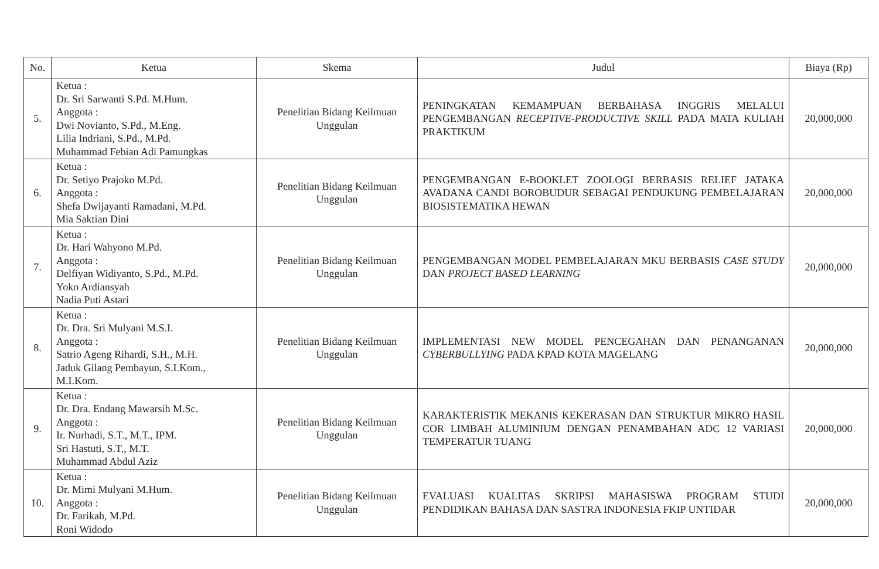| No. | Ketua | Skema | Judul | Biaya (Rp) |
| --- | --- | --- | --- | --- |
| 5. | Ketua : Dr. Sri Sarwanti S.Pd. M.Hum. Anggota : Dwi Novianto, S.Pd., M.Eng. Lilia Indriani, S.Pd., M.Pd. Muhammad Febian Adi Pamungkas | Penelitian Bidang Keilmuan Unggulan | PENINGKATAN KEMAMPUAN BERBAHASA INGGRIS MELALUI PENGEMBANGAN RECEPTIVE-PRODUCTIVE SKILL PADA MATA KULIAH PRAKTIKUM | 20,000,000 |
| 6. | Ketua : Dr. Setiyo Prajoko M.Pd. Anggota : Shefa Dwijayanti Ramadani, M.Pd. Mia Saktian Dini | Penelitian Bidang Keilmuan Unggulan | PENGEMBANGAN E-BOOKLET ZOOLOGI BERBASIS RELIEF JATAKA AVADANA CANDI BOROBUDUR SEBAGAI PENDUKUNG PEMBELAJARAN BIOSISTEMATIKA HEWAN | 20,000,000 |
| 7. | Ketua : Dr. Hari Wahyono M.Pd. Anggota : Delfiyan Widiyanto, S.Pd., M.Pd. Yoko Ardiansyah Nadia Puti Astari | Penelitian Bidang Keilmuan Unggulan | PENGEMBANGAN MODEL PEMBELAJARAN MKU BERBASIS CASE STUDY DAN PROJECT BASED LEARNING | 20,000,000 |
| 8. | Ketua : Dr. Dra. Sri Mulyani M.S.I. Anggota : Satrio Ageng Rihardi, S.H., M.H. Jaduk Gilang Pembayun, S.I.Kom., M.I.Kom. | Penelitian Bidang Keilmuan Unggulan | IMPLEMENTASI NEW MODEL PENCEGAHAN DAN PENANGANAN CYBERBULLYING PADA KPAD KOTA MAGELANG | 20,000,000 |
| 9. | Ketua : Dr. Dra. Endang Mawarsih M.Sc. Anggota : Ir. Nurhadi, S.T., M.T., IPM. Sri Hastuti, S.T., M.T. Muhammad Abdul Aziz | Penelitian Bidang Keilmuan Unggulan | KARAKTERISTIK MEKANIS KEKERASAN DAN STRUKTUR MIKRO HASIL COR LIMBAH ALUMINIUM DENGAN PENAMBAHAN ADC 12 VARIASI TEMPERATUR TUANG | 20,000,000 |
| 10. | Ketua : Dr. Mimi Mulyani M.Hum. Anggota : Dr. Farikah, M.Pd. Roni Widodo | Penelitian Bidang Keilmuan Unggulan | EVALUASI KUALITAS SKRIPSI MAHASISWA PROGRAM STUDI PENDIDIKAN BAHASA DAN SASTRA INDONESIA FKIP UNTIDAR | 20,000,000 |